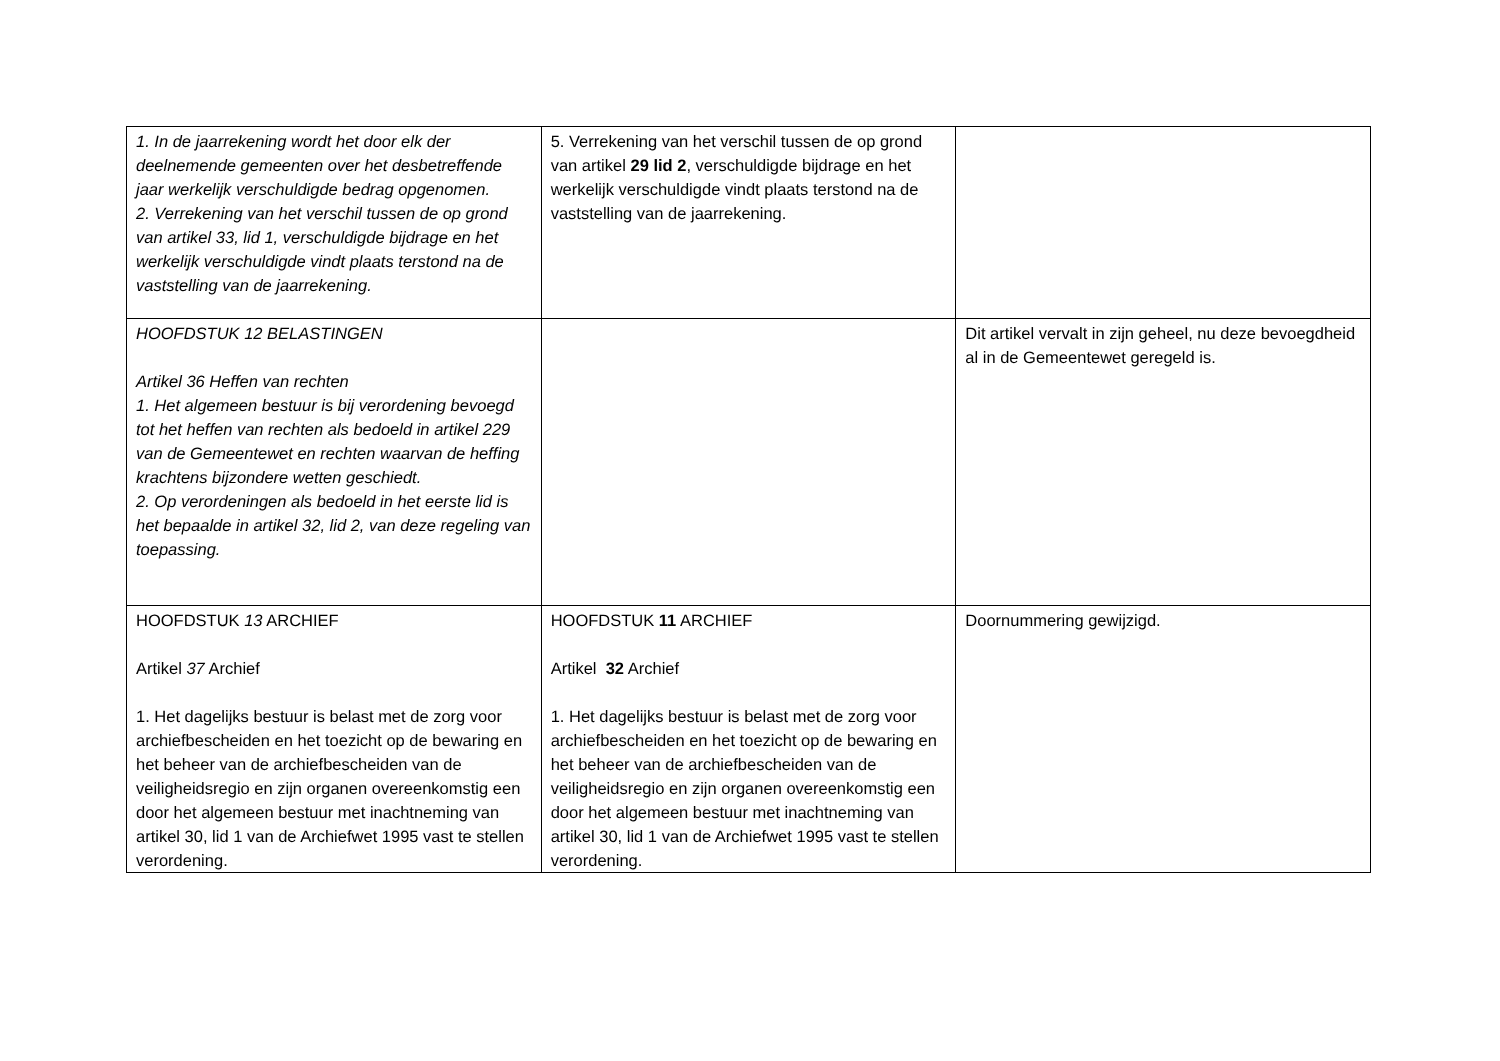| 1. In de jaarrekening wordt het door elk der deelnemende gemeenten over het desbetreffende jaar werkelijk verschuldigde bedrag opgenomen. 2. Verrekening van het verschil tussen de op grond van artikel 33, lid 1, verschuldigde bijdrage en het werkelijk verschuldigde vindt plaats terstond na de vaststelling van de jaarrekening. | 5. Verrekening van het verschil tussen de op grond van artikel 29 lid 2 , verschuldigde bijdrage en het werkelijk verschuldigde vindt plaats terstond na de vaststelling van de jaarrekening. | |
| HOOFDSTUK 12 BELASTINGEN Artikel 36 Heffen van rechten 1. Het algemeen bestuur is bij verordening bevoegd tot het heffen van rechten als bedoeld in artikel 229 van de Gemeentewet en rechten waarvan de heffing krachtens bijzondere wetten geschiedt. 2. Op verordeningen als bedoeld in het eerste lid is het bepaalde in artikel 32, lid 2, van deze regeling van toepassing. | | Dit artikel vervalt in zijn geheel, nu deze bevoegdheid al in de Gemeentewet geregeld is. |
| HOOFDSTUK 13 ARCHIEF Artikel 37 Archief 1. Het dagelijks bestuur is belast met de zorg voor archiefbescheiden en het toezicht op de bewaring en het beheer van de archiefbescheiden van de veiligheidsregio en zijn organen overeenkomstig een door het algemeen bestuur met inachtneming van artikel 30, lid 1 van de Archiefwet 1995 vast te stellen verordening. | HOOFDSTUK 11 ARCHIEF Artikel 32 Archief 1. Het dagelijks bestuur is belast met de zorg voor archiefbescheiden en het toezicht op de bewaring en het beheer van de archiefbescheiden van de veiligheidsregio en zijn organen overeenkomstig een door het algemeen bestuur met inachtneming van artikel 30, lid 1 van de Archiefwet 1995 vast te stellen verordening. | Doornummering gewijzigd. |